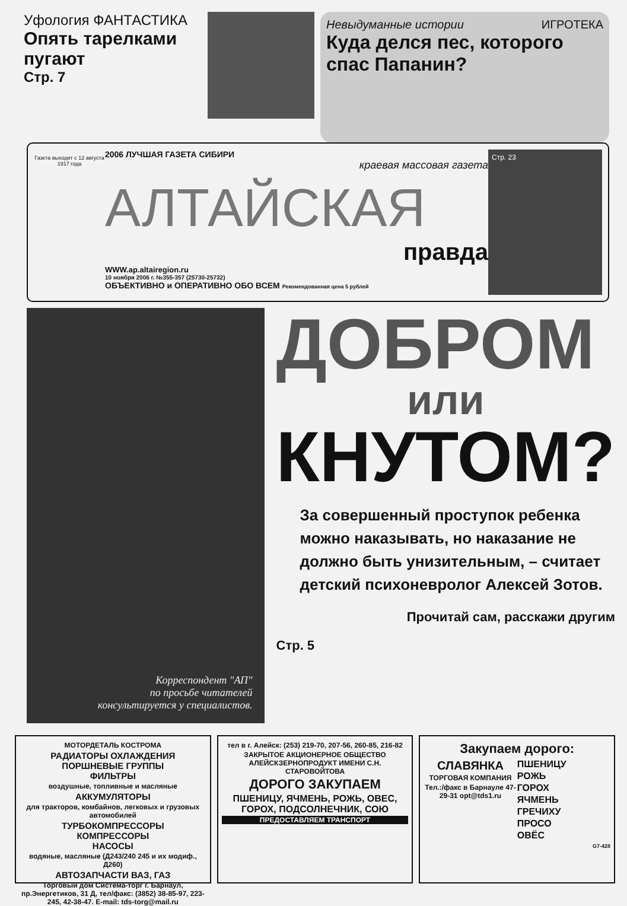Уфология ФАНТАСТИКА
Опять тарелками пугают
Стр. 7
Невыдуманные истории ИГРОТЕКА
Куда делся пес, которого спас Папанин?
Газета выходит с 12 августа 1917 года
2006 ЛУЧШАЯ ГАЗЕТА СИБИРИ
краевая массовая газета
АЛТАЙСКАЯ
правда
WWW.ap.altairegion.ru
10 ноября 2006 г. №355-357 (25730-25732)
ОБЪЕКТИВНО и ОПЕРАТИВНО ОБО ВСЕМ Рекомендованная цена 5 рублей
Стр. 23
Корреспондент "АП"
по просьбе читателей
консультируется у специалистов.
ДОБРОМ
или
КНУТОМ?
За совершенный проступок ребенка можно наказывать, но наказание не должно быть унизительным, – считает детский психоневролог Алексей Зотов.
Прочитай сам, расскажи другим
Стр. 5
МОТОРДЕТАЛЬ КОСТРОМА
РАДИАТОРЫ ОХЛАЖДЕНИЯ
ПОРШНЕВЫЕ ГРУППЫ
ФИЛЬТРЫ
воздушные, топливные и масляные
АККУМУЛЯТОРЫ
для тракторов, комбайнов, легковых и грузовых автомобилей
ТУРБОКОМПРЕССОРЫ
КОМПРЕССОРЫ
НАСОСЫ
водяные, масляные (Д243/240 245 и их модиф., Д260)
АВТОЗАПЧАСТИ ВАЗ, ГАЗ
Торговый дом Система-торг г. Барнаул, пр.Энергетиков, 31 Д, тел/факс: (3852) 38-85-97, 223-245, 42-38-47. E-mail: tds-torg@mail.ru
тел в г. Алейск: (253) 219-70, 207-56, 260-85, 216-82
ЗАКРЫТОЕ АКЦИОНЕРНОЕ ОБЩЕСТВО АЛЕЙСКЗЕРНОПРОДУКТ ИМЕНИ С.Н. СТАРОВОЙТОВА
ДОРОГО ЗАКУПАЕМ
ПШЕНИЦУ, ЯЧМЕНЬ, РОЖЬ, ОВЕС, ГОРОХ, ПОДСОЛНЕЧНИК, СОЮ
ПРЕДОСТАВЛЯЕМ ТРАНСПОРТ
Закупаем дорого:
СЛАВЯНКА
ТОРГОВАЯ КОМПАНИЯ
Тел.:/факс в Барнауле 47-29-31 opt@tds1.ru
ПШЕНИЦУ
РОЖЬ
ГОРОХ
ЯЧМЕНЬ
ГРЕЧИХУ
ПРОСО
ОВЁС
G7-428